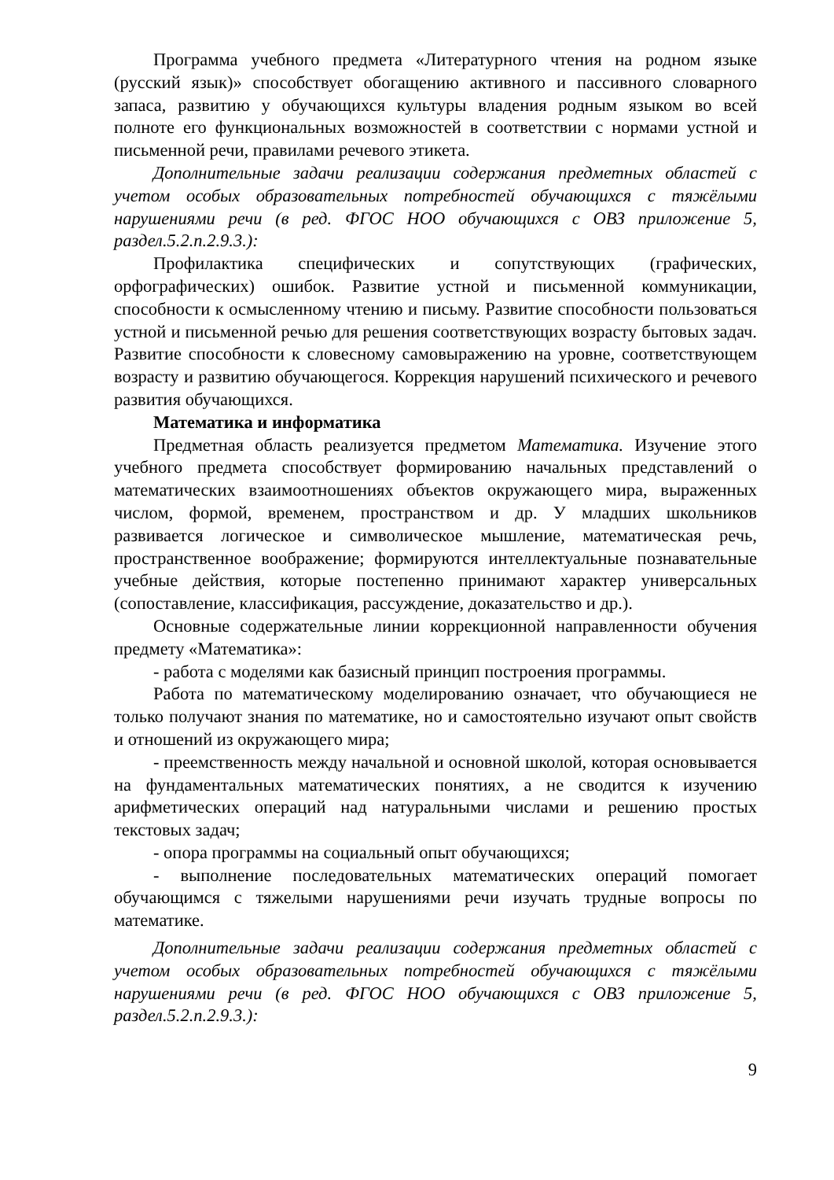Программа учебного предмета «Литературного чтения на родном языке (русский язык)» способствует обогащению активного и пассивного словарного запаса, развитию у обучающихся культуры владения родным языком во всей полноте его функциональных возможностей в соответствии с нормами устной и письменной речи, правилами речевого этикета.
Дополнительные задачи реализации содержания предметных областей с учетом особых образовательных потребностей обучающихся с тяжёлыми нарушениями речи (в ред. ФГОС НОО обучающихся с ОВЗ приложение 5, раздел.5.2.п.2.9.3.):
Профилактика специфических и сопутствующих (графических, орфографических) ошибок. Развитие устной и письменной коммуникации, способности к осмысленному чтению и письму. Развитие способности пользоваться устной и письменной речью для решения соответствующих возрасту бытовых задач. Развитие способности к словесному самовыражению на уровне, соответствующем возрасту и развитию обучающегося. Коррекция нарушений психического и речевого развития обучающихся.
Математика и информатика
Предметная область реализуется предметом Математика. Изучение этого учебного предмета способствует формированию начальных представлений о математических взаимоотношениях объектов окружающего мира, выраженных числом, формой, временем, пространством и др. У младших школьников развивается логическое и символическое мышление, математическая речь, пространственное воображение; формируются интеллектуальные познавательные учебные действия, которые постепенно принимают характер универсальных (сопоставление, классификация, рассуждение, доказательство и др.).
Основные содержательные линии коррекционной направленности обучения предмету «Математика»:
- работа с моделями как базисный принцип построения программы.
Работа по математическому моделированию означает, что обучающиеся не только получают знания по математике, но и самостоятельно изучают опыт свойств и отношений из окружающего мира;
- преемственность между начальной и основной школой, которая основывается на фундаментальных математических понятиях, а не сводится к изучению арифметических операций над натуральными числами и решению простых текстовых задач;
- опора программы на социальный опыт обучающихся;
- выполнение последовательных математических операций помогает обучающимся с тяжелыми нарушениями речи изучать трудные вопросы по математике.
Дополнительные задачи реализации содержания предметных областей с учетом особых образовательных потребностей обучающихся с тяжёлыми нарушениями речи (в ред. ФГОС НОО обучающихся с ОВЗ приложение 5, раздел.5.2.п.2.9.3.):
9